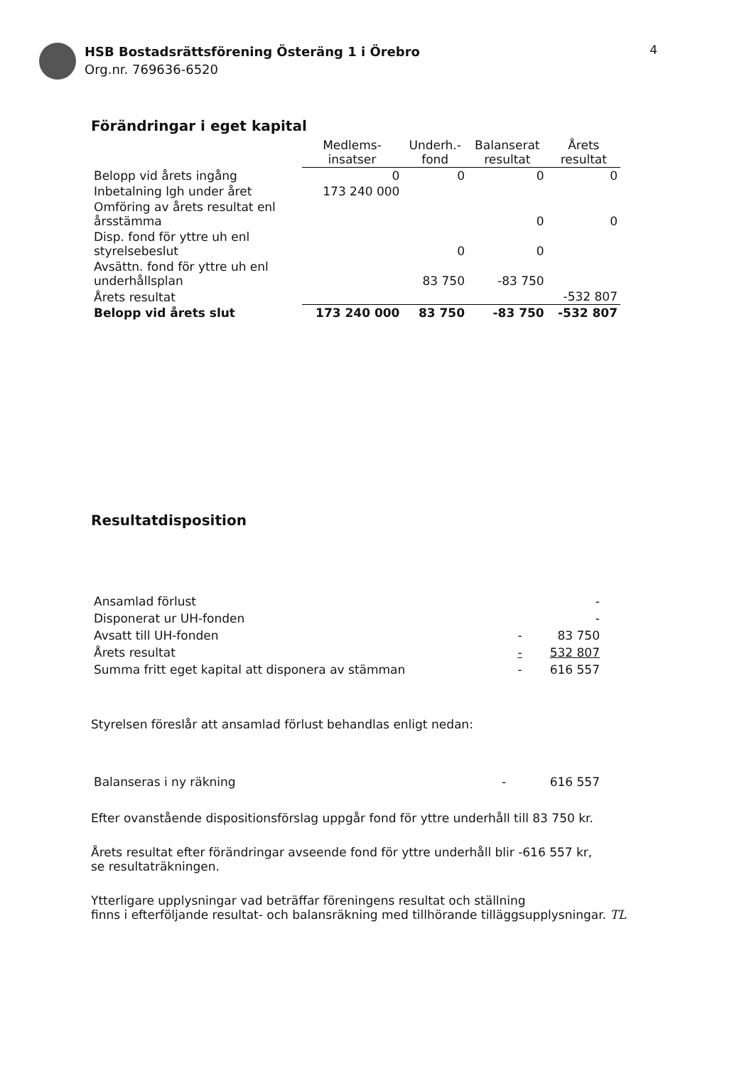HSB Bostadsrättsförening Österäng 1 i Örebro
Org.nr. 769636-6520
4
Förändringar i eget kapital
| | Medlems- insatser | Underh.- fond | Balanserat resultat | Årets resultat |
| --- | --- | --- | --- | --- |
| Belopp vid årets ingång | 0 | 0 | 0 | 0 |
| Inbetalning lgh under året | 173 240 000 | | | |
| Omföring av årets resultat enl årsstämma | | | 0 | 0 |
| Disp. fond för yttre uh enl styrelsebeslut | | 0 | 0 | |
| Avsättn. fond för yttre uh enl underhållsplan | | 83 750 | -83 750 | |
| Årets resultat | | | | -532 807 |
| Belopp vid årets slut | 173 240 000 | 83 750 | -83 750 | -532 807 |
Resultatdisposition
| Ansamlad förlust | | - |
| Disponerat ur UH-fonden | | - |
| Avsatt till UH-fonden | - | 83 750 |
| Årets resultat | - | 532 807 |
| Summa fritt eget kapital att disponera av stämman | - | 616 557 |
Styrelsen föreslår att ansamlad förlust behandlas enligt nedan:
| Balanseras i ny räkning | - | 616 557 |
Efter ovanstående dispositionsförslag uppgår fond för yttre underhåll till 83 750 kr.
Årets resultat efter förändringar avseende fond för yttre underhåll blir -616 557 kr,
se resultaträkningen.
Ytterligare upplysningar vad beträffar föreningens resultat och ställning
finns i efterföljande resultat- och balansräkning med tillhörande tilläggsupplysningar. TL